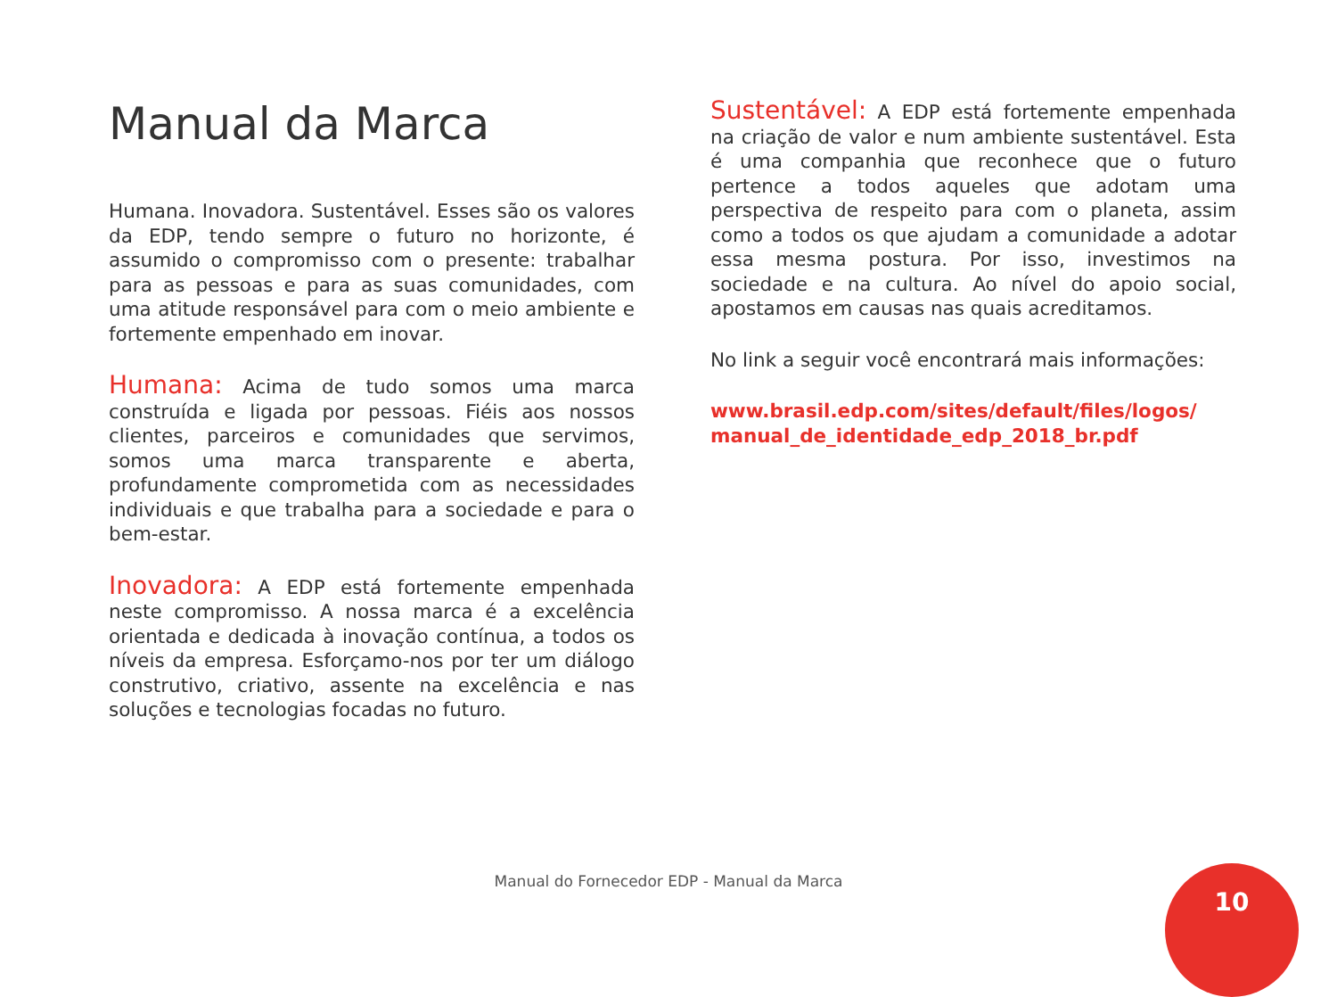Manual da Marca
Humana. Inovadora. Sustentável. Esses são os valores da EDP, tendo sempre o futuro no horizonte, é assumido o compromisso com o presente: trabalhar para as pessoas e para as suas comunidades, com uma atitude responsável para com o meio ambiente e fortemente empenhado em inovar.
Humana: Acima de tudo somos uma marca construída e ligada por pessoas. Fiéis aos nossos clientes, parceiros e comunidades que servimos, somos uma marca transparente e aberta, profundamente comprometida com as necessidades individuais e que trabalha para a sociedade e para o bem-estar.
Inovadora: A EDP está fortemente empenhada neste compromisso. A nossa marca é a excelência orientada e dedicada à inovação contínua, a todos os níveis da empresa. Esforçamo-nos por ter um diálogo construtivo, criativo, assente na excelência e nas soluções e tecnologias focadas no futuro.
Sustentável: A EDP está fortemente empenhada na criação de valor e num ambiente sustentável. Esta é uma companhia que reconhece que o futuro pertence a todos aqueles que adotam uma perspectiva de respeito para com o planeta, assim como a todos os que ajudam a comunidade a adotar essa mesma postura. Por isso, investimos na sociedade e na cultura. Ao nível do apoio social, apostamos em causas nas quais acreditamos.
No link a seguir você encontrará mais informações:
www.brasil.edp.com/sites/default/files/logos/ manual_de_identidade_edp_2018_br.pdf
Manual do Fornecedor EDP - Manual da Marca
10